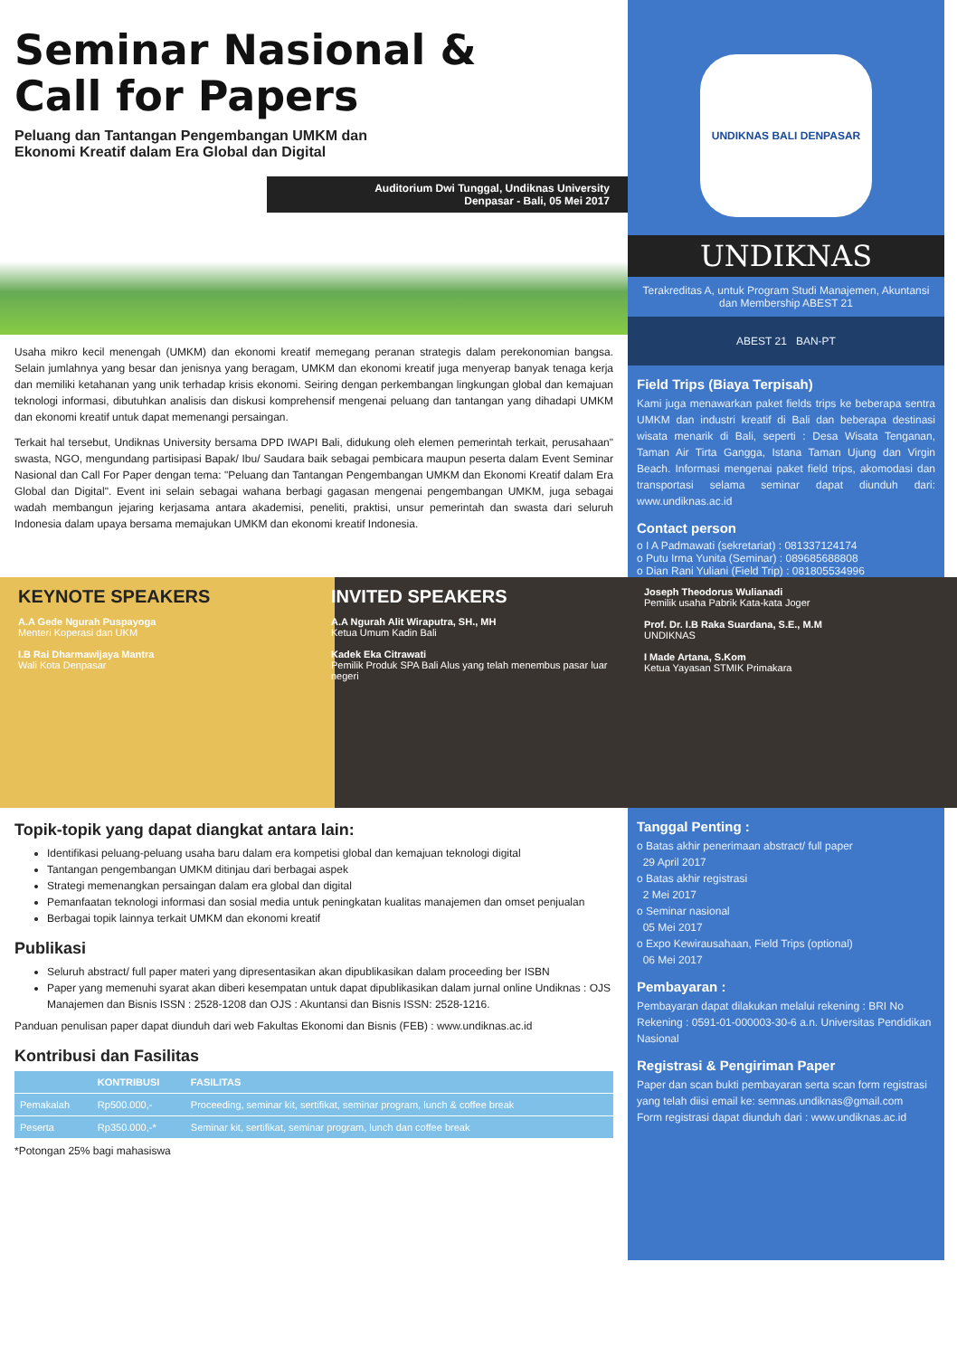Seminar Nasional &
Call for Papers
Peluang dan Tantangan Pengembangan UMKM dan
Ekonomi Kreatif dalam Era Global dan Digital
Auditorium Dwi Tunggal, Undiknas University
Denpasar - Bali, 05 Mei 2017
Usaha mikro kecil menengah (UMKM) dan ekonomi kreatif memegang peranan strategis dalam perekonomian bangsa. Selain jumlahnya yang besar dan jenisnya yang beragam, UMKM dan ekonomi kreatif juga menyerap banyak tenaga kerja dan memiliki ketahanan yang unik terhadap krisis ekonomi. Seiring dengan perkembangan lingkungan global dan kemajuan teknologi informasi, dibutuhkan analisis dan diskusi komprehensif mengenai peluang dan tantangan yang dihadapi UMKM dan ekonomi kreatif untuk dapat memenangi persaingan.
Terkait hal tersebut, Undiknas University bersama DPD IWAPI Bali, didukung oleh elemen pemerintah terkait, perusahaan" swasta, NGO, mengundang partisipasi Bapak/ Ibu/ Saudara baik sebagai pembicara maupun peserta dalam Event Seminar Nasional dan Call For Paper dengan tema: "Peluang dan Tantangan Pengembangan UMKM dan Ekonomi Kreatif dalam Era Global dan Digital". Event ini selain sebagai wahana berbagi gagasan mengenai pengembangan UMKM, juga sebagai wadah membangun jejaring kerjasama antara akademisi, peneliti, praktisi, unsur pemerintah dan swasta dari seluruh Indonesia dalam upaya bersama memajukan UMKM dan ekonomi kreatif Indonesia.
UNDIKNAS BALI DENPASAR
UNDIKNAS
Terakreditas A, untuk Program Studi Manajemen, Akuntansi dan Membership ABEST 21
ABEST 21 BAN-PT
Field Trips (Biaya Terpisah)
Kami juga menawarkan paket fields trips ke beberapa sentra UMKM dan industri kreatif di Bali dan beberapa destinasi wisata menarik di Bali, seperti : Desa Wisata Tenganan, Taman Air Tirta Gangga, Istana Taman Ujung dan Virgin Beach. Informasi mengenai paket field trips, akomodasi dan transportasi selama seminar dapat diunduh dari: www.undiknas.ac.id
Contact person
o I A Padmawati (sekretariat) : 081337124174
o Putu Irma Yunita (Seminar) : 089685688808
o Dian Rani Yuliani (Field Trip) : 081805534996
KEYNOTE SPEAKERS
A.A Gede Ngurah Puspayoga
Menteri Koperasi dan UKM
I.B Rai Dharmawijaya Mantra
Wali Kota Denpasar
INVITED SPEAKERS
A.A Ngurah Alit Wiraputra, SH., MH
Ketua Umum Kadin Bali
Kadek Eka Citrawati
Pemilik Produk SPA Bali Alus yang telah menembus pasar luar negeri
Joseph Theodorus Wulianadi
Pemilik usaha Pabrik Kata-kata Joger
Prof. Dr. I.B Raka Suardana, S.E., M.M
UNDIKNAS
I Made Artana, S.Kom
Ketua Yayasan STMIK Primakara
Topik-topik yang dapat diangkat antara lain:
Identifikasi peluang-peluang usaha baru dalam era kompetisi global dan kemajuan teknologi digital
Tantangan pengembangan UMKM ditinjau dari berbagai aspek
Strategi memenangkan persaingan dalam era global dan digital
Pemanfaatan teknologi informasi dan sosial media untuk peningkatan kualitas manajemen dan omset penjualan
Berbagai topik lainnya terkait UMKM dan ekonomi kreatif
Publikasi
Seluruh abstract/ full paper materi yang dipresentasikan akan dipublikasikan dalam proceeding ber ISBN
Paper yang memenuhi syarat akan diberi kesempatan untuk dapat dipublikasikan dalam jurnal online Undiknas : OJS Manajemen dan Bisnis ISSN : 2528-1208 dan OJS : Akuntansi dan Bisnis ISSN: 2528-1216.
Panduan penulisan paper dapat diunduh dari web Fakultas Ekonomi dan Bisnis (FEB) : www.undiknas.ac.id
Kontribusi dan Fasilitas
| | KONTRIBUSI | FASILITAS |
| --- | --- | --- |
| Pemakalah | Rp500.000,- | Proceeding, seminar kit, sertifikat, seminar program, lunch & coffee break |
| Peserta | Rp350.000,-* | Seminar kit, sertifikat, seminar program, lunch dan coffee break |
*Potongan 25% bagi mahasiswa
Tanggal Penting :
o Batas akhir penerimaan abstract/ full paper
29 April 2017
o Batas akhir registrasi
2 Mei 2017
o Seminar nasional
05 Mei 2017
o Expo Kewirausahaan, Field Trips (optional)
06 Mei 2017
Pembayaran :
Pembayaran dapat dilakukan melalui rekening : BRI No Rekening : 0591-01-000003-30-6 a.n. Universitas Pendidikan Nasional
Registrasi & Pengiriman Paper
Paper dan scan bukti pembayaran serta scan form registrasi yang telah diisi email ke: semnas.undiknas@gmail.com
Form registrasi dapat diunduh dari : www.undiknas.ac.id